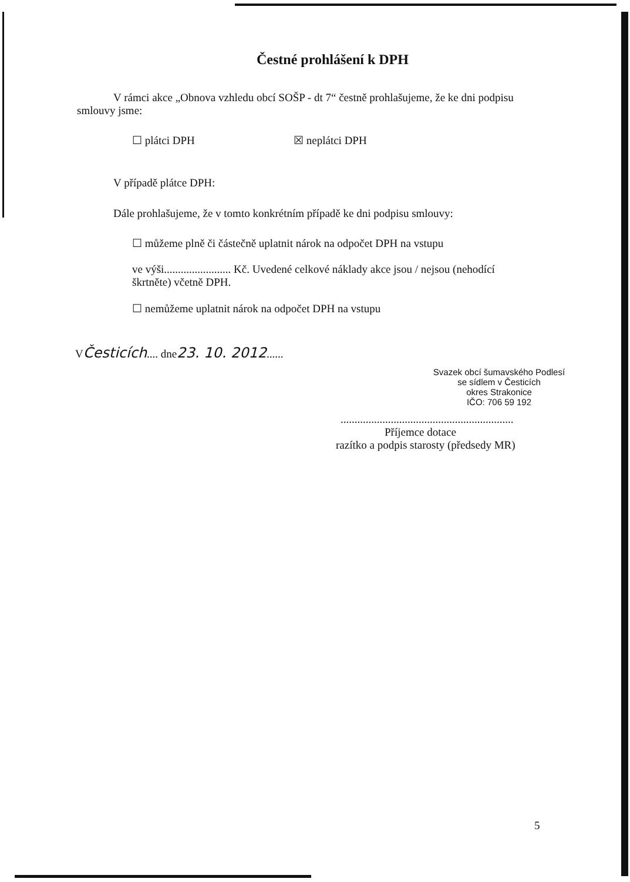Čestné prohlášení k DPH
V rámci akce „Obnova vzhledu obcí SOŠP - dt 7“ čestně prohlašujeme, že ke dni podpisu smlouvy jsme:
☐ plátci DPH ☒ neplátci DPH
V případě plátce DPH:
Dále prohlašujeme, že v tomto konkrétním případě ke dni podpisu smlouvy:
☐ můžeme plně či částečně uplatnit nárok na odpočet DPH na vstupu
ve výši........................ Kč. Uvedené celkové náklady akce jsou / nejsou (nehodící škrtněte) včetně DPH.
☐ nemůžeme uplatnit nárok na odpočet DPH na vstupu
VČesticích.... dne23. 10. 2012......
Svazek obcí šumavského Podlesí
se sídlem v Česticích
okres Strakonice
IČO: 706 59 192
..............................................................
Příjemce dotace
razítko a podpis starosty (předsedy MR)
5